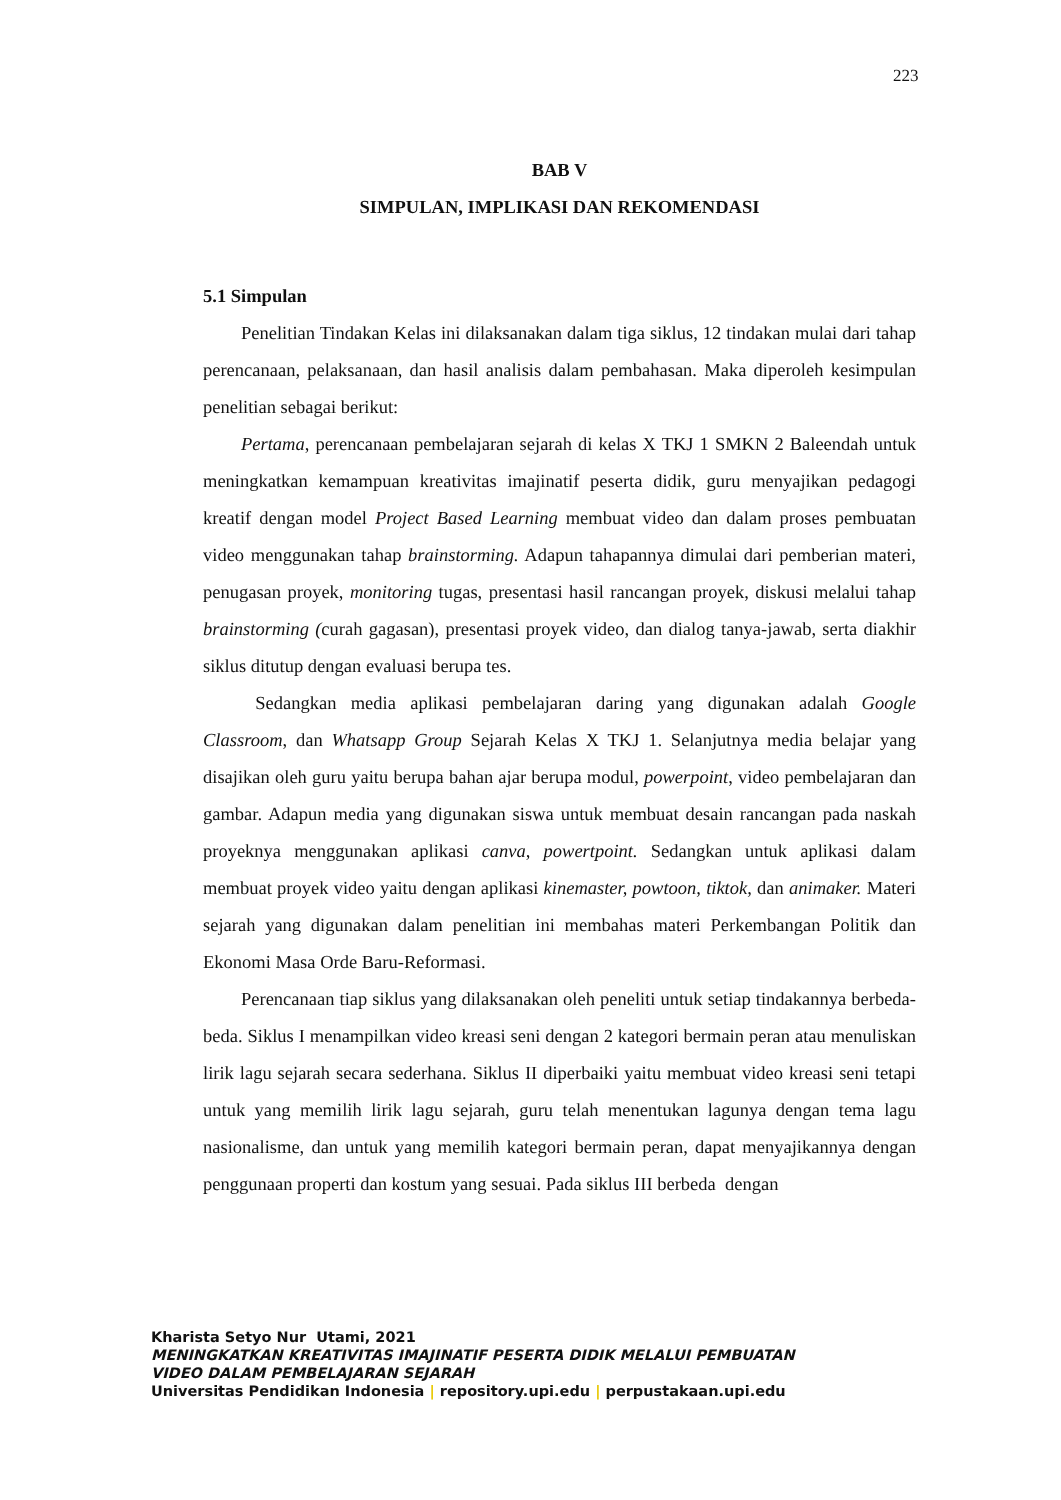223
BAB V
SIMPULAN, IMPLIKASI DAN REKOMENDASI
5.1 Simpulan
Penelitian Tindakan Kelas ini dilaksanakan dalam tiga siklus, 12 tindakan mulai dari tahap perencanaan, pelaksanaan, dan hasil analisis dalam pembahasan. Maka diperoleh kesimpulan penelitian sebagai berikut:
Pertama, perencanaan pembelajaran sejarah di kelas X TKJ 1 SMKN 2 Baleendah untuk meningkatkan kemampuan kreativitas imajinatif peserta didik, guru menyajikan pedagogi kreatif dengan model Project Based Learning membuat video dan dalam proses pembuatan video menggunakan tahap brainstorming. Adapun tahapannya dimulai dari pemberian materi, penugasan proyek, monitoring tugas, presentasi hasil rancangan proyek, diskusi melalui tahap brainstorming (curah gagasan), presentasi proyek video, dan dialog tanya-jawab, serta diakhir siklus ditutup dengan evaluasi berupa tes.
Sedangkan media aplikasi pembelajaran daring yang digunakan adalah Google Classroom, dan Whatsapp Group Sejarah Kelas X TKJ 1. Selanjutnya media belajar yang disajikan oleh guru yaitu berupa bahan ajar berupa modul, powerpoint, video pembelajaran dan gambar. Adapun media yang digunakan siswa untuk membuat desain rancangan pada naskah proyeknya menggunakan aplikasi canva, powertpoint. Sedangkan untuk aplikasi dalam membuat proyek video yaitu dengan aplikasi kinemaster, powtoon, tiktok, dan animaker. Materi sejarah yang digunakan dalam penelitian ini membahas materi Perkembangan Politik dan Ekonomi Masa Orde Baru-Reformasi.
Perencanaan tiap siklus yang dilaksanakan oleh peneliti untuk setiap tindakannya berbeda-beda. Siklus I menampilkan video kreasi seni dengan 2 kategori bermain peran atau menuliskan lirik lagu sejarah secara sederhana. Siklus II diperbaiki yaitu membuat video kreasi seni tetapi untuk yang memilih lirik lagu sejarah, guru telah menentukan lagunya dengan tema lagu nasionalisme, dan untuk yang memilih kategori bermain peran, dapat menyajikannya dengan penggunaan properti dan kostum yang sesuai. Pada siklus III berbeda dengan
Kharista Setyo Nur Utami, 2021
MENINGKATKAN KREATIVITAS IMAJINATIF PESERTA DIDIK MELALUI PEMBUATAN
VIDEO DALAM PEMBELAJARAN SEJARAH
Universitas Pendidikan Indonesia | repository.upi.edu | perpustakaan.upi.edu